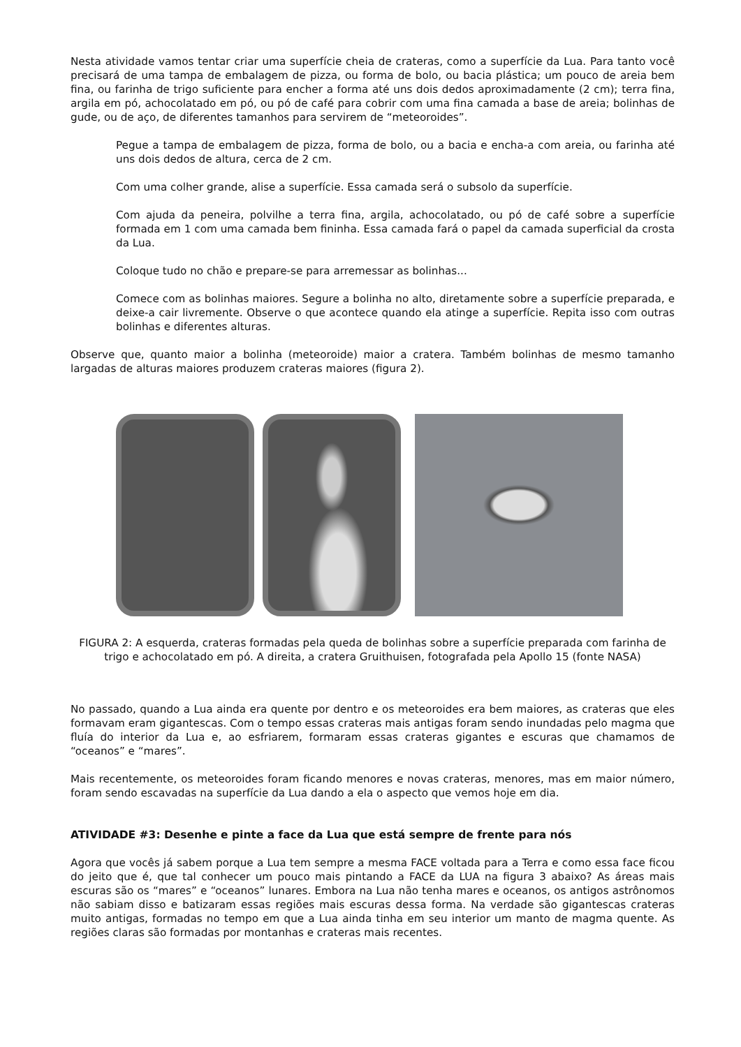Nesta atividade vamos tentar criar uma superfície cheia de crateras, como a superfície da Lua. Para tanto você precisará de uma tampa de embalagem de pizza, ou forma de bolo, ou bacia plástica; um pouco de areia bem fina, ou farinha de trigo suficiente para encher a forma até uns dois dedos aproximadamente (2 cm); terra fina, argila em pó, achocolatado em pó, ou pó de café para cobrir com uma fina camada a base de areia; bolinhas de gude, ou de aço, de diferentes tamanhos para servirem de “meteoroides”.
Pegue a tampa de embalagem de pizza, forma de bolo, ou a bacia e encha-a com areia, ou farinha até uns dois dedos de altura, cerca de 2 cm.
Com uma colher grande, alise a superfície. Essa camada será o subsolo da superfície.
Com ajuda da peneira, polvilhe a terra fina, argila, achocolatado, ou pó de café sobre a superfície formada em 1 com uma camada bem fininha. Essa camada fará o papel da camada superficial da crosta da Lua.
Coloque tudo no chão e prepare-se para arremessar as bolinhas...
Comece com as bolinhas maiores. Segure a bolinha no alto, diretamente sobre a superfície preparada, e deixe-a cair livremente. Observe o que acontece quando ela atinge a superfície. Repita isso com outras bolinhas e diferentes alturas.
Observe que, quanto maior a bolinha (meteoroide) maior a cratera. Também bolinhas de mesmo tamanho largadas de alturas maiores produzem crateras maiores (figura 2).
FIGURA 2: A esquerda, crateras formadas pela queda de bolinhas sobre a superfície preparada com farinha de trigo e achocolatado em pó. A direita, a cratera Gruithuisen, fotografada pela Apollo 15 (fonte NASA)
No passado, quando a Lua ainda era quente por dentro e os meteoroides era bem maiores, as crateras que eles formavam eram gigantescas. Com o tempo essas crateras mais antigas foram sendo inundadas pelo magma que fluía do interior da Lua e, ao esfriarem, formaram essas crateras gigantes e escuras que chamamos de “oceanos” e “mares”.
Mais recentemente, os meteoroides foram ficando menores e novas crateras, menores, mas em maior número, foram sendo escavadas na superfície da Lua dando a ela o aspecto que vemos hoje em dia.
ATIVIDADE #3: Desenhe e pinte a face da Lua que está sempre de frente para nós
Agora que vocês já sabem porque a Lua tem sempre a mesma FACE voltada para a Terra e como essa face ficou do jeito que é, que tal conhecer um pouco mais pintando a FACE da LUA na figura 3 abaixo? As áreas mais escuras são os “mares” e “oceanos” lunares. Embora na Lua não tenha mares e oceanos, os antigos astrônomos não sabiam disso e batizaram essas regiões mais escuras dessa forma. Na verdade são gigantescas crateras muito antigas, formadas no tempo em que a Lua ainda tinha em seu interior um manto de magma quente. As regiões claras são formadas por montanhas e crateras mais recentes.